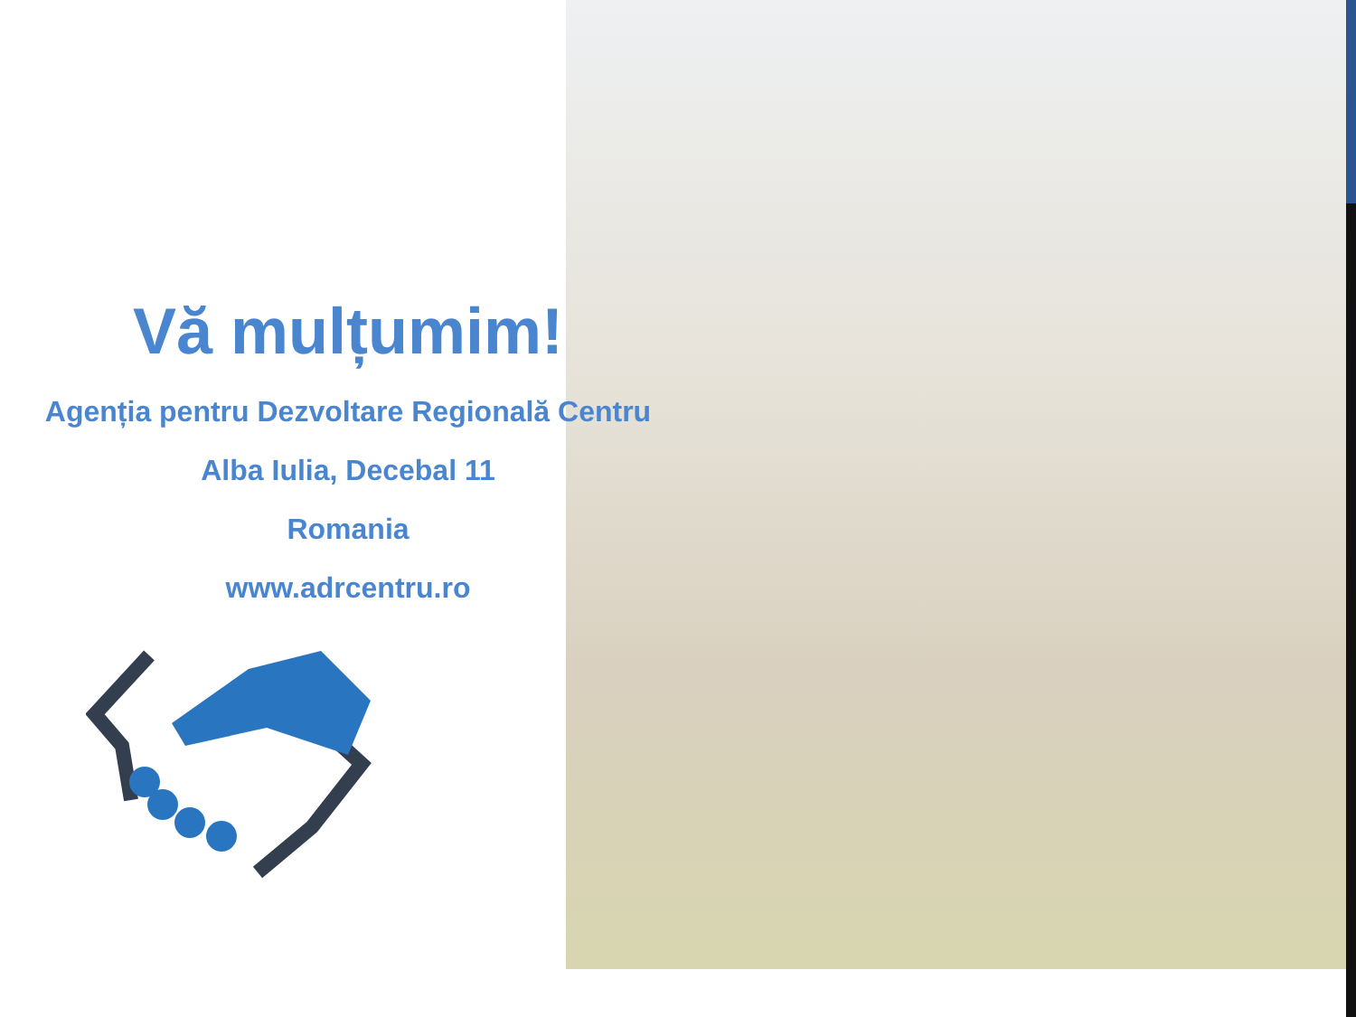Vă mulțumim!
Agenția pentru Dezvoltare Regională Centru
Alba Iulia, Decebal 11
Romania
www.adrcentru.ro